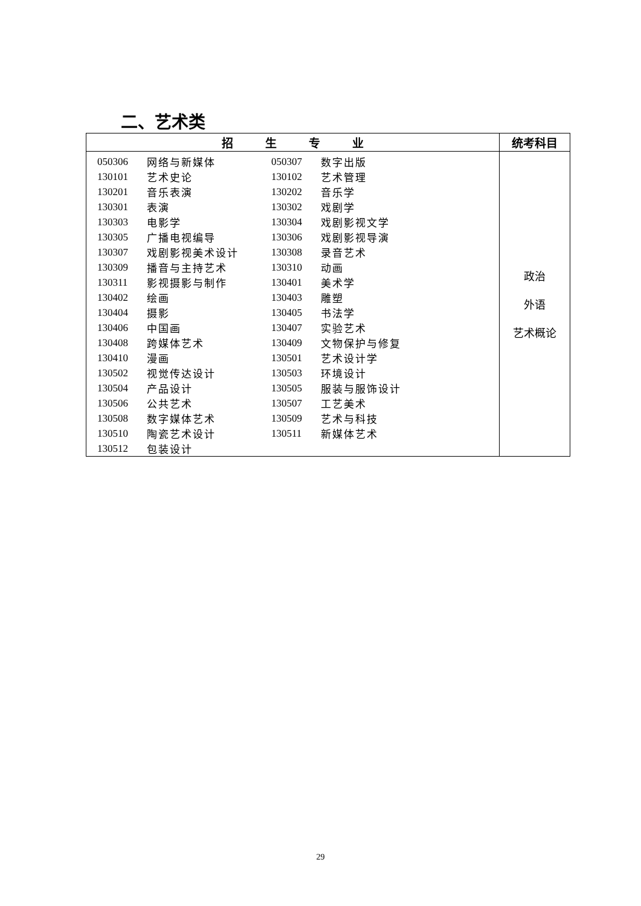二、艺术类
| 招 生 专 业 | 统考科目 |
| --- | --- |
| / 050306 / 网络与新媒体 / 050307 / 数字出版 / / 130101 / 艺术史论 / 130102 / 艺术管理 / / 130201 / 音乐表演 / 130202 / 音乐学 / / 130301 / 表演 / 130302 / 戏剧学 / / 130303 / 电影学 / 130304 / 戏剧影视文学 / / 130305 / 广播电视编导 / 130306 / 戏剧影视导演 / / 130307 / 戏剧影视美术设计 / 130308 / 录音艺术 / / 130309 / 播音与主持艺术 / 130310 / 动画 / / 130311 / 影视摄影与制作 / 130401 / 美术学 / / 130402 / 绘画 / 130403 / 雕塑 / / 130404 / 摄影 / 130405 / 书法学 / / 130406 / 中国画 / 130407 / 实验艺术 / / 130408 / 跨媒体艺术 / 130409 / 文物保护与修复 / / 130410 / 漫画 / 130501 / 艺术设计学 / / 130502 / 视觉传达设计 / 130503 / 环境设计 / / 130504 / 产品设计 / 130505 / 服装与服饰设计 / / 130506 / 公共艺术 / 130507 / 工艺美术 / / 130508 / 数字媒体艺术 / 130509 / 艺术与科技 / / 130510 / 陶瓷艺术设计 / 130511 / 新媒体艺术 / / 130512 / 包装设计 / / / | 政治 外语 艺术概论 |
29